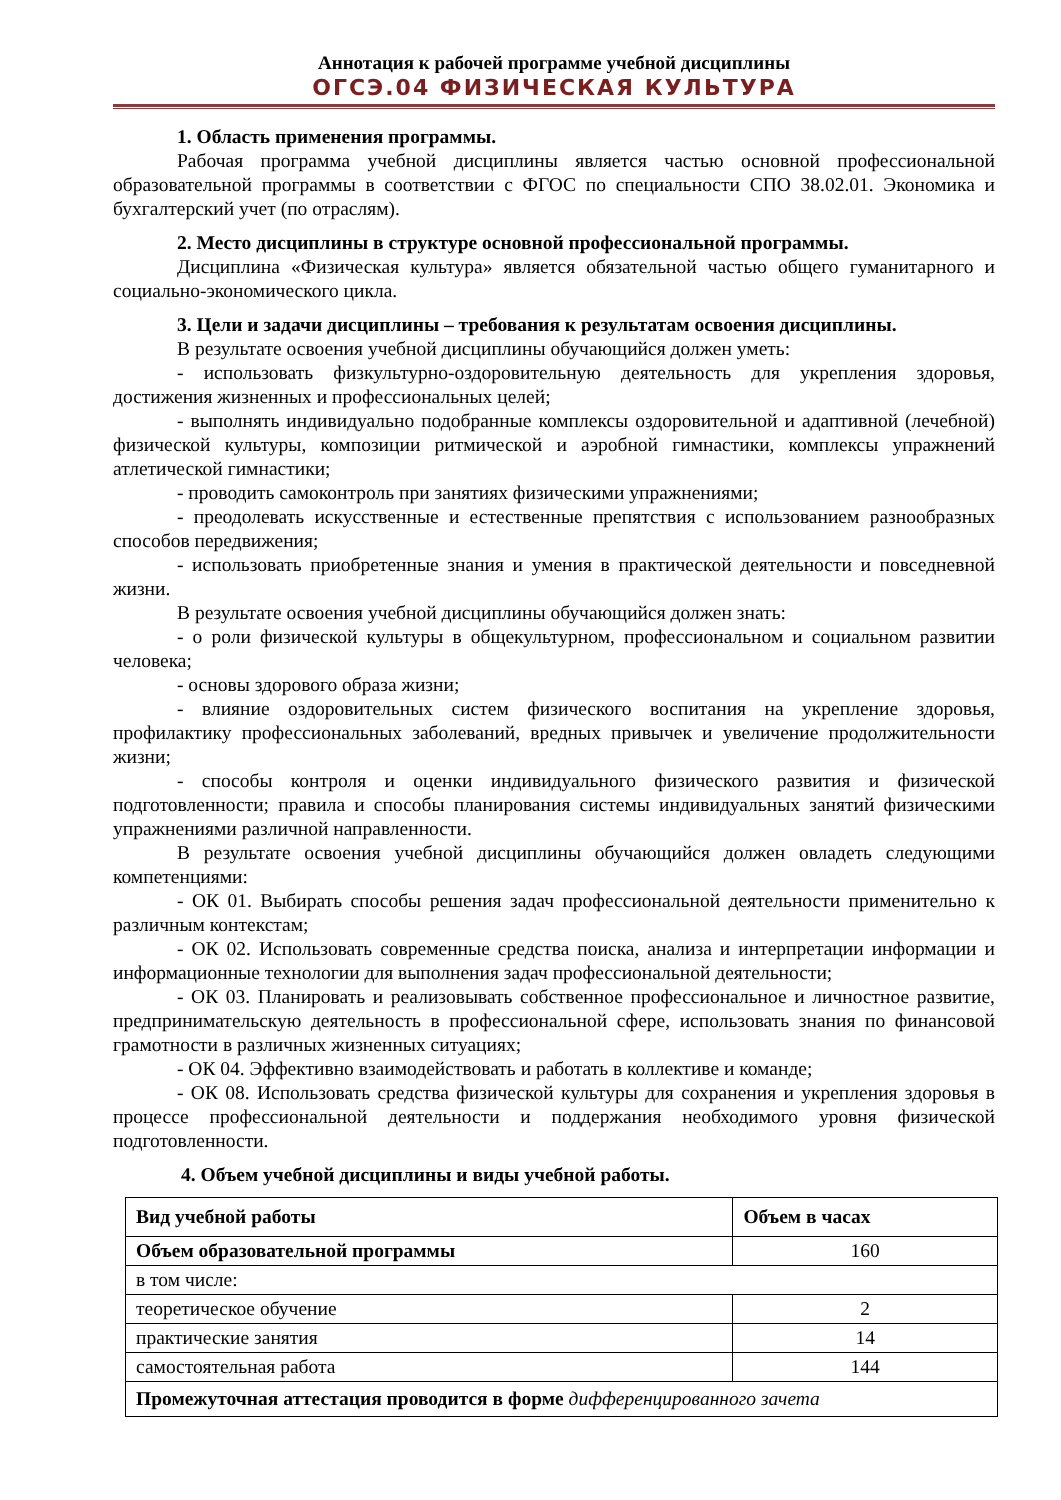Аннотация к рабочей программе учебной дисциплины
ОГСЭ.04 ФИЗИЧЕСКАЯ КУЛЬТУРА
1. Область применения программы.
Рабочая программа учебной дисциплины является частью основной профессиональной образовательной программы в соответствии с ФГОС по специальности СПО 38.02.01. Экономика и бухгалтерский учет (по отраслям).
2. Место дисциплины в структуре основной профессиональной программы.
Дисциплина «Физическая культура» является обязательной частью общего гуманитарного и социально-экономического цикла.
3. Цели и задачи дисциплины – требования к результатам освоения дисциплины.
В результате освоения учебной дисциплины обучающийся должен уметь:
- использовать физкультурно-оздоровительную деятельность для укрепления здоровья, достижения жизненных и профессиональных целей;
- выполнять индивидуально подобранные комплексы оздоровительной и адаптивной (лечебной) физической культуры, композиции ритмической и аэробной гимнастики, комплексы упражнений атлетической гимнастики;
- проводить самоконтроль при занятиях физическими упражнениями;
- преодолевать искусственные и естественные препятствия с использованием разнообразных способов передвижения;
- использовать приобретенные знания и умения в практической деятельности и повседневной жизни.
В результате освоения учебной дисциплины обучающийся должен знать:
- о роли физической культуры в общекультурном, профессиональном и социальном развитии человека;
- основы здорового образа жизни;
- влияние оздоровительных систем физического воспитания на укрепление здоровья, профилактику профессиональных заболеваний, вредных привычек и увеличение продолжительности жизни;
- способы контроля и оценки индивидуального физического развития и физической подготовленности; правила и способы планирования системы индивидуальных занятий физическими упражнениями различной направленности.
В результате освоения учебной дисциплины обучающийся должен овладеть следующими компетенциями:
- ОК 01. Выбирать способы решения задач профессиональной деятельности применительно к различным контекстам;
- ОК 02. Использовать современные средства поиска, анализа и интерпретации информации и информационные технологии для выполнения задач профессиональной деятельности;
- ОК 03. Планировать и реализовывать собственное профессиональное и личностное развитие, предпринимательскую деятельность в профессиональной сфере, использовать знания по финансовой грамотности в различных жизненных ситуациях;
- ОК 04. Эффективно взаимодействовать и работать в коллективе и команде;
- ОК 08. Использовать средства физической культуры для сохранения и укрепления здоровья в процессе профессиональной деятельности и поддержания необходимого уровня физической подготовленности.
4. Объем учебной дисциплины и виды учебной работы.
| Вид учебной работы | Объем в часах |
| --- | --- |
| Объем образовательной программы | 160 |
| в том числе: | |
| теоретическое обучение | 2 |
| практические занятия | 14 |
| самостоятельная работа | 144 |
| Промежуточная аттестация проводится в форме дифференцированного зачета | |